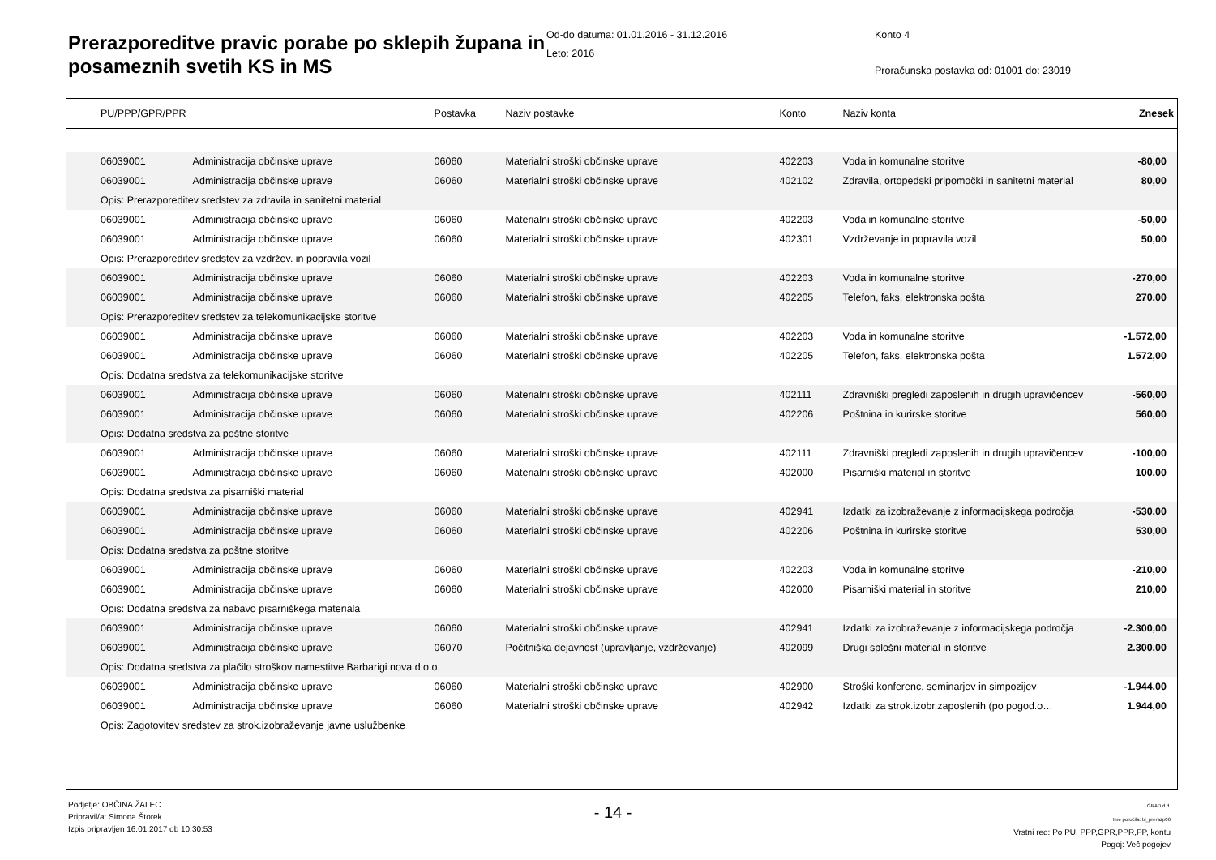Prerazporeditve pravic porabe po sklepih župana in posameznih svetih KS in MS
Od-do datuma: 01.01.2016 - 31.12.2016
Leto: 2016
Konto 4
Proračunska postavka od: 01001 do: 23019
| | PU/PPP/GPR/PPR | | Postavka | Naziv postavke | Konto | Naziv konta | Znesek |
| --- | --- | --- | --- | --- | --- | --- | --- |
| | 06039001 | Administracija občinske uprave | 06060 | Materialni stroški občinske uprave | 402203 | Voda in komunalne storitve | -80,00 |
| | 06039001 | Administracija občinske uprave | 06060 | Materialni stroški občinske uprave | 402102 | Zdravila, ortopedski pripomočki in sanitetni material | 80,00 |
| | Opis: Prerazporeditev sredstev za zdravila in sanitetni material | | | | | | |
| | 06039001 | Administracija občinske uprave | 06060 | Materialni stroški občinske uprave | 402203 | Voda in komunalne storitve | -50,00 |
| | 06039001 | Administracija občinske uprave | 06060 | Materialni stroški občinske uprave | 402301 | Vzdrževanje in popravila vozil | 50,00 |
| | Opis: Prerazporeditev sredstev za vzdržev. in popravila vozil | | | | | | |
| | 06039001 | Administracija občinske uprave | 06060 | Materialni stroški občinske uprave | 402203 | Voda in komunalne storitve | -270,00 |
| | 06039001 | Administracija občinske uprave | 06060 | Materialni stroški občinske uprave | 402205 | Telefon, faks, elektronska pošta | 270,00 |
| | Opis: Prerazporeditev sredstev za telekomunikacijske storitve | | | | | | |
| | 06039001 | Administracija občinske uprave | 06060 | Materialni stroški občinske uprave | 402203 | Voda in komunalne storitve | -1.572,00 |
| | 06039001 | Administracija občinske uprave | 06060 | Materialni stroški občinske uprave | 402205 | Telefon, faks, elektronska pošta | 1.572,00 |
| | Opis: Dodatna sredstva za telekomunikacijske storitve | | | | | | |
| | 06039001 | Administracija občinske uprave | 06060 | Materialni stroški občinske uprave | 402111 | Zdravniški pregledi zaposlenih in drugih upravičencev | -560,00 |
| | 06039001 | Administracija občinske uprave | 06060 | Materialni stroški občinske uprave | 402206 | Poštnina in kurirske storitve | 560,00 |
| | Opis: Dodatna sredstva za poštne storitve | | | | | | |
| | 06039001 | Administracija občinske uprave | 06060 | Materialni stroški občinske uprave | 402111 | Zdravniški pregledi zaposlenih in drugih upravičencev | -100,00 |
| | 06039001 | Administracija občinske uprave | 06060 | Materialni stroški občinske uprave | 402000 | Pisarniški material in storitve | 100,00 |
| | Opis: Dodatna sredstva za pisarniški material | | | | | | |
| | 06039001 | Administracija občinske uprave | 06060 | Materialni stroški občinske uprave | 402941 | Izdatki za izobraževanje z informacijskega področja | -530,00 |
| | 06039001 | Administracija občinske uprave | 06060 | Materialni stroški občinske uprave | 402206 | Poštnina in kurirske storitve | 530,00 |
| | Opis: Dodatna sredstva za poštne storitve | | | | | | |
| | 06039001 | Administracija občinske uprave | 06060 | Materialni stroški občinske uprave | 402203 | Voda in komunalne storitve | -210,00 |
| | 06039001 | Administracija občinske uprave | 06060 | Materialni stroški občinske uprave | 402000 | Pisarniški material in storitve | 210,00 |
| | Opis: Dodatna sredstva za nabavo pisarniškega materiala | | | | | | |
| | 06039001 | Administracija občinske uprave | 06060 | Materialni stroški občinske uprave | 402941 | Izdatki za izobraževanje z informacijskega področja | -2.300,00 |
| | 06039001 | Administracija občinske uprave | 06070 | Počitniška dejavnost (upravljanje, vzdrževanje) | 402099 | Drugi splošni material in storitve | 2.300,00 |
| | Opis: Dodatna sredstva za plačilo stroškov namestitve Barbarigi nova d.o.o. | | | | | | |
| | 06039001 | Administracija občinske uprave | 06060 | Materialni stroški občinske uprave | 402900 | Stroški konferenc, seminarjev in simpozijev | -1.944,00 |
| | 06039001 | Administracija občinske uprave | 06060 | Materialni stroški občinske uprave | 402942 | Izdatki za strok.izobr.zaposlenih (po pogod.o… | 1.944,00 |
| | Opis: Zagotovitev sredstev za strok.izobraževanje javne uslužbenke | | | | | | |
Podjetje: OBČINA ŽALEC
Pripravil/a: Simona Štorek
Izpis pripravljen 16.01.2017 ob 10:30:53
- 14 -
GRAD d.d.
Ime poročila: bi_prerazp06
Vrstni red: Po PU, PPP,GPR,PPR,PP, kontu
Pogoj: Več pogojev